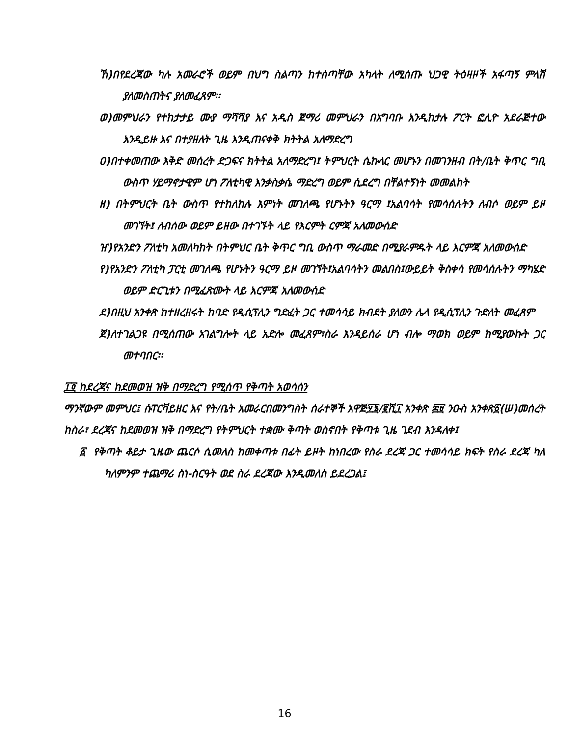ኸ)በየደረጃው ካሉ አመራሮች ወይም በህግ ስልጣን ከተሰጣቸው አካላት ለሚሰጡ ህጋዊ ትዕዛዞች አፋጣኝ ምላሽ ያለመስጠትና ያለመፈጸም፡፡
ወ)መምህራን የተከታታይ ሙያ ማሻሻያ እና አዲስ ጀማሪ መምህራን በአግባቡ እንዲከታሉ ፖርት ፎሊዮ አደራጅተው እንዲይዙ እና በተያዘለት ጊዜ እንዲጠናቀቅ ክትትል አለማድረግ
ዐ)በተቀመጠው እቅድ መሰረት ድጋፍና ክትትል አለማድረግ፤ ትምህርት ሴኩላር መሆኑን በመገንዘብ በት/ቤት ቅጥር ግቢ ውስጥ ሃይማኖታዊም ሆነ ፖለቲካዊ እንቃስቃሴ ማድረግ ወይም ሲደረግ በቸልተኝነት መመልከት
ዘ) በትምህርት ቤት ውስጥ የተከለከሉ እምነት መገለጫ የሆኑትን ዓርማ ፤አልባሳት የመሳሰሉትን ለብሶ ወይም ይዞ መገኘት፤ ለብሰው ወይም ይዘው በተገኙት ላይ የእርምት ርምጃ አለመውሰድ
ዠ)የአንድን ፖለቲካ አመለካከት በትምህር ቤት ቅጥር ግቢ ውስጥ ማራመድ በሚያራምዱት ላይ እርምጃ አለመውሰድ
የ)የአንድን ፖለቲካ ፓርቲ መገለጫ የሆኑትን ዓርማ ይዞ መገኘት፤አልባሳትን መልበስ፤ውይይት ቅስቀሳ የመሳሰሉትን ማካሄድ ወይም ድርጊቱን በሚፈጽሙት ላይ እርምጃ አለመውሰድ
ደ)በዚህ አንቀጽ ከተዘረዘሩት ከባድ የዲሲፕሊን ግድፈት ጋር ተመሳሳይ ክብደት ያለውን ሌላ የዲሲፕሊን ጉድለት መፈጸም
ጀ)ለተገልጋዩ በሚሰጠው አገልግሎት ላይ አድሎ መፈጸም፣ስራ እንዳይሰራ ሆነ ብሎ ማወክ ወይም ከሚያውኩት ጋር መተባበር፡፡
፲፬ ከደረጃና ከደመወዝ ዝቅ በማድረግ የሚሰጥ የቅጣት አወሳሰን
ማንኛውም መምህር፤ ሱፐርቫይዘር እና የት/ቤት አመራርበመንግስት ሰራተኞች አዋጅ፶፮/፪ሺ፲ አንቀጽ ፷፱ ንዑስ አንቀጽ፩(ሠ)መሰረት ከስራ፣ ደረጃና ከደመወዝ ዝቅ በማድረግ የትምህርት ተቋሙ ቅጣት ወስኖበት የቅጣቱ ጊዜ ገደብ እንዳለቀ፤
፩ የቅጣት ቆይታ ጊዜው ጨርሶ ሲመለስ ከመቀጣቱ በፊት ይዞት ከነበረው የስራ ደረጃ ጋር ተመሳሳይ ክፍት የስራ ደረጃ ካለ ካለምንም ተጨማሪ ስነ-ስርዓት ወደ ስራ ደረጃው እንዲመለስ ይደረጋል፤
16